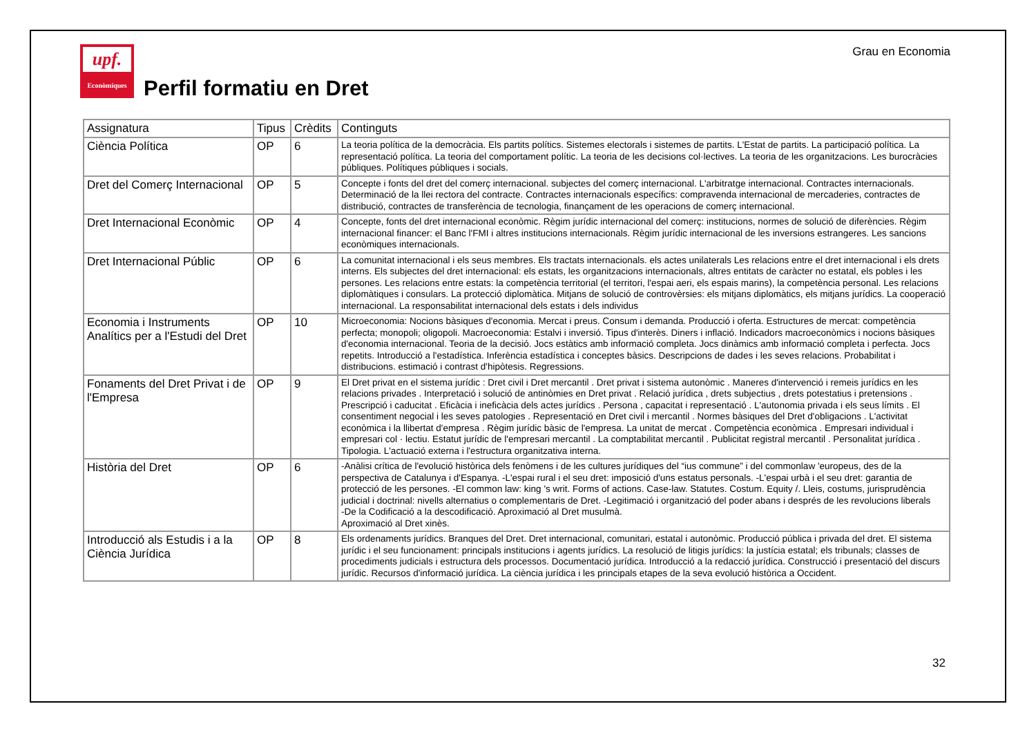upf.
Econòmiques
Perfil formatiu en Dret
Grau en Economia
| Assignatura | Tipus | Crèdits | Continguts |
| --- | --- | --- | --- |
| Ciència Política | OP | 6 | La teoria política de la democràcia. Els partits polítics. Sistemes electorals i sistemes de partits. L'Estat de partits. La participació política. La representació política. La teoria del comportament polític. La teoria de les decisions col·lectives. La teoria de les organitzacions. Les burocràcies públiques. Polítiques públiques i socials. |
| Dret del Comerç Internacional | OP | 5 | Concepte i fonts del dret del comerç internacional. subjectes del comerç internacional. L'arbitratge internacional. Contractes internacionals. Determinació de la llei rectora del contracte. Contractes internacionals específics: compravenda internacional de mercaderies, contractes de distribució, contractes de transferència de tecnologia, finançament de les operacions de comerç internacional. |
| Dret Internacional Econòmic | OP | 4 | Concepte, fonts del dret internacional econòmic. Règim jurídic internacional del comerç: institucions, normes de solució de diferències. Règim internacional financer: el Banc l'FMI i altres institucions internacionals. Règim jurídic internacional de les inversions estrangeres. Les sancions econòmiques internacionals. |
| Dret Internacional Públic | OP | 6 | La comunitat internacional i els seus membres. Els tractats internacionals. els actes unilaterals Les relacions entre el dret internacional i els drets interns. Els subjectes del dret internacional: els estats, les organitzacions internacionals, altres entitats de caràcter no estatal, els pobles i les persones. Les relacions entre estats: la competència territorial (el territori, l'espai aeri, els espais marins), la competència personal. Les relacions diplomàtiques i consulars. La protecció diplomàtica. Mitjans de solució de controvèrsies: els mitjans diplomàtics, els mitjans jurídics. La cooperació internacional. La responsabilitat internacional dels estats i dels individus |
| Economia i Instruments Analítics per a l'Estudi del Dret | OP | 10 | Microeconomia: Nocions bàsiques d'economia. Mercat i preus. Consum i demanda. Producció i oferta. Estructures de mercat: competència perfecta; monopoli; oligopoli. Macroeconomia: Estalvi i inversió. Tipus d'interès. Diners i inflació. Indicadors macroeconòmics i nocions bàsiques d'economia internacional. Teoria de la decisió. Jocs estàtics amb informació completa. Jocs dinàmics amb informació completa i perfecta. Jocs repetits. Introducció a l'estadística. Inferència estadística i conceptes bàsics. Descripcions de dades i les seves relacions. Probabilitat i distribucions. estimació i contrast d'hipòtesis. Regressions. |
| Fonaments del Dret Privat i de l'Empresa | OP | 9 | El Dret privat en el sistema jurídic : Dret civil i Dret mercantil . Dret privat i sistema autonòmic . Maneres d'intervenció i remeis jurídics en les relacions privades . Interpretació i solució de antinòmies en Dret privat . Relació jurídica , drets subjectius , drets potestatius i pretensions . Prescripció i caducitat . Eficàcia i ineficàcia dels actes jurídics . Persona , capacitat i representació . L'autonomia privada i els seus límits . El consentiment negocial i les seves patologies . Representació en Dret civil i mercantil . Normes bàsiques del Dret d'obligacions . L'activitat econòmica i la llibertat d'empresa . Règim jurídic bàsic de l'empresa. La unitat de mercat . Competència econòmica . Empresari individual i empresari col · lectiu. Estatut jurídic de l'empresari mercantil . La comptabilitat mercantil . Publicitat registral mercantil . Personalitat jurídica . Tipologia. L'actuació externa i l'estructura organitzativa interna. |
| Història del Dret | OP | 6 | -Anàlisi crítica de l'evolució històrica dels fenòmens i de les cultures jurídiques del “ius commune” i del commonlaw 'europeus, des de la perspectiva de Catalunya i d'Espanya. -L'espai rural i el seu dret: imposició d'uns estatus personals. -L'espai urbà i el seu dret: garantia de protecció de les persones. -El common law: king 's writ. Forms of actions. Case-law. Statutes. Costum. Equity /. Lleis, costums, jurisprudència judicial i doctrinal: nivells alternatius o complementaris de Dret. -Legitimació i organització del poder abans i després de les revolucions liberals -De la Codificació a la descodificació. Aproximació al Dret musulmà. Aproximació al Dret xinès. |
| Introducció als Estudis i a la Ciència Jurídica | OP | 8 | Els ordenaments jurídics. Branques del Dret. Dret internacional, comunitari, estatal i autonòmic. Producció pública i privada del dret. El sistema jurídic i el seu funcionament: principals institucions i agents jurídics. La resolució de litigis jurídics: la justícia estatal; els tribunals; classes de procediments judicials i estructura dels processos. Documentació jurídica. Introducció a la redacció jurídica. Construcció i presentació del discurs jurídic. Recursos d'informació jurídica. La ciència jurídica i les principals etapes de la seva evolució històrica a Occident. |
32